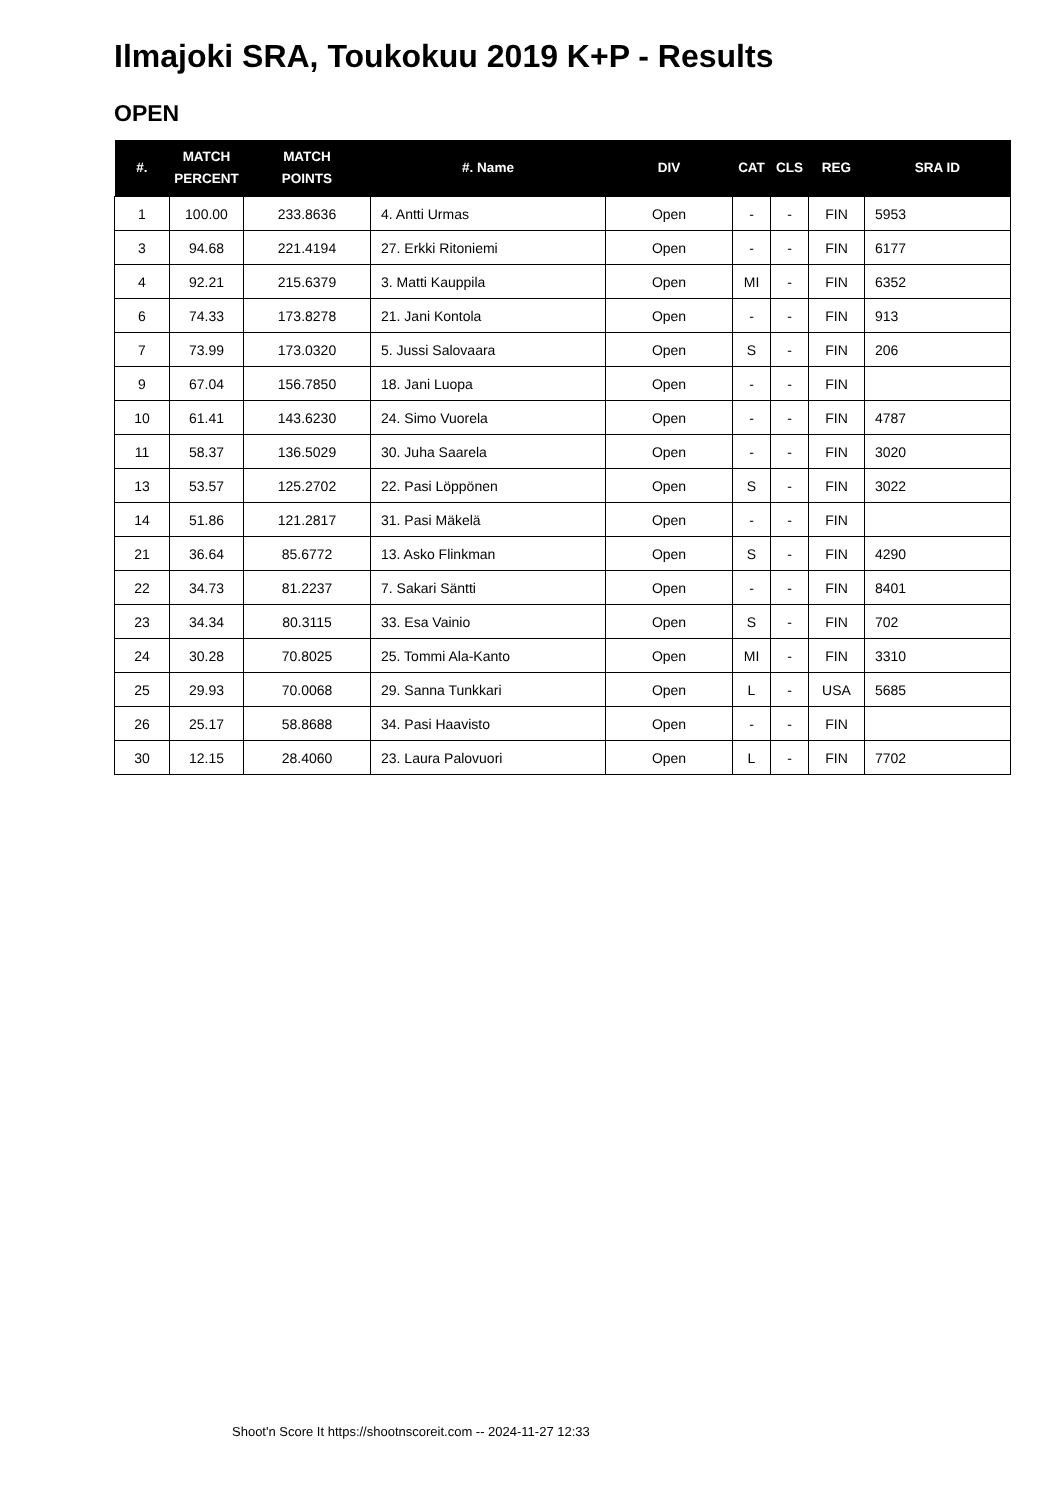Ilmajoki SRA, Toukokuu 2019 K+P - Results
OPEN
| #. | MATCH PERCENT | MATCH POINTS | #. Name | DIV | CAT | CLS | REG | SRA ID |
| --- | --- | --- | --- | --- | --- | --- | --- | --- |
| 1 | 100.00 | 233.8636 | 4. Antti Urmas | Open | - | - | FIN | 5953 |
| 3 | 94.68 | 221.4194 | 27. Erkki Ritoniemi | Open | - | - | FIN | 6177 |
| 4 | 92.21 | 215.6379 | 3. Matti Kauppila | Open | MI | - | FIN | 6352 |
| 6 | 74.33 | 173.8278 | 21. Jani Kontola | Open | - | - | FIN | 913 |
| 7 | 73.99 | 173.0320 | 5. Jussi Salovaara | Open | S | - | FIN | 206 |
| 9 | 67.04 | 156.7850 | 18. Jani Luopa | Open | - | - | FIN | |
| 10 | 61.41 | 143.6230 | 24. Simo Vuorela | Open | - | - | FIN | 4787 |
| 11 | 58.37 | 136.5029 | 30. Juha Saarela | Open | - | - | FIN | 3020 |
| 13 | 53.57 | 125.2702 | 22. Pasi Löppönen | Open | S | - | FIN | 3022 |
| 14 | 51.86 | 121.2817 | 31. Pasi Mäkelä | Open | - | - | FIN | |
| 21 | 36.64 | 85.6772 | 13. Asko Flinkman | Open | S | - | FIN | 4290 |
| 22 | 34.73 | 81.2237 | 7. Sakari Säntti | Open | - | - | FIN | 8401 |
| 23 | 34.34 | 80.3115 | 33. Esa Vainio | Open | S | - | FIN | 702 |
| 24 | 30.28 | 70.8025 | 25. Tommi Ala-Kanto | Open | MI | - | FIN | 3310 |
| 25 | 29.93 | 70.0068 | 29. Sanna Tunkkari | Open | L | - | USA | 5685 |
| 26 | 25.17 | 58.8688 | 34. Pasi Haavisto | Open | - | - | FIN | |
| 30 | 12.15 | 28.4060 | 23. Laura Palovuori | Open | L | - | FIN | 7702 |
Shoot'n Score It https://shootnscoreit.com -- 2024-11-27 12:33